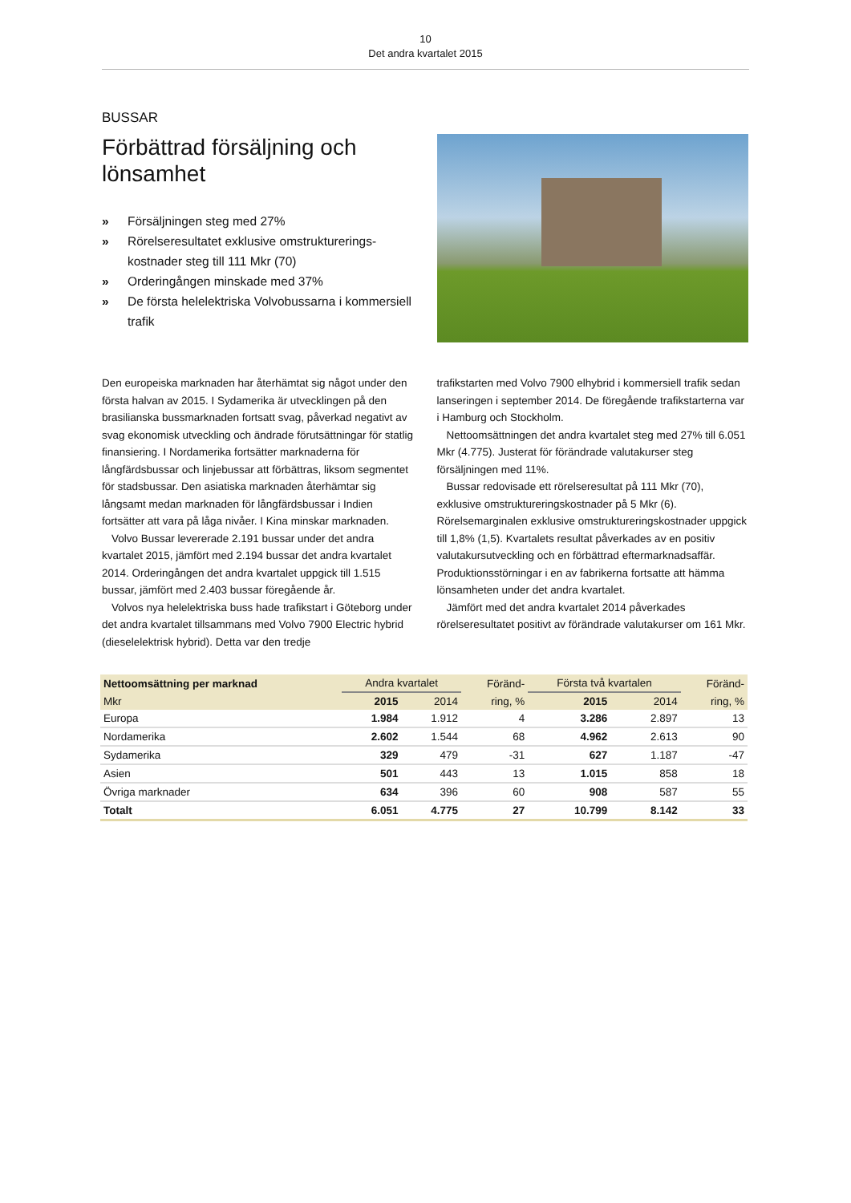10
Det andra kvartalet 2015
BUSSAR
Förbättrad försäljning och lönsamhet
» Försäljningen steg med 27%
» Rörelseresultatet exklusive omstrukturerings-kostnader steg till 111 Mkr (70)
» Orderingången minskade med 37%
» De första helelektriska Volvobussarna i kommersiell trafik
Den europeiska marknaden har återhämtat sig något under den första halvan av 2015. I Sydamerika är utvecklingen på den brasilianska bussmarknaden fortsatt svag, påverkad negativt av svag ekonomisk utveckling och ändrade förutsättningar för statlig finansiering. I Nordamerika fortsätter marknaderna för långfärdsbussar och linjebussar att förbättras, liksom segmentet för stadsbussar. Den asiatiska marknaden återhämtar sig långsamt medan marknaden för långfärdsbussar i Indien fortsätter att vara på låga nivåer. I Kina minskar marknaden.
Volvo Bussar levererade 2.191 bussar under det andra kvartalet 2015, jämfört med 2.194 bussar det andra kvartalet 2014. Orderingången det andra kvartalet uppgick till 1.515 bussar, jämfört med 2.403 bussar föregående år.
Volvos nya helelektriska buss hade trafikstart i Göteborg under det andra kvartalet tillsammans med Volvo 7900 Electric hybrid (dieselelektrisk hybrid). Detta var den tredje
trafikstarten med Volvo 7900 elhybrid i kommersiell trafik sedan lanseringen i september 2014. De föregående trafikstarterna var i Hamburg och Stockholm.
Nettoomsättningen det andra kvartalet steg med 27% till 6.051 Mkr (4.775). Justerat för förändrade valutakurser steg försäljningen med 11%.
Bussar redovisade ett rörelseresultat på 111 Mkr (70), exklusive omstruktureringskostnader på 5 Mkr (6). Rörelsemarginalen exklusive omstruktureringskostnader uppgick till 1,8% (1,5). Kvartalets resultat påverkades av en positiv valutakursutveckling och en förbättrad eftermarknadsaffär. Produktionsstörningar i en av fabrikerna fortsatte att hämma lönsamheten under det andra kvartalet.
Jämfört med det andra kvartalet 2014 påverkades rörelseresultatet positivt av förändrade valutakurser om 161 Mkr.
| Nettoomsättning per marknad | Andra kvartalet | | Föränd- | Första två kvartalen | | Föränd- |
| --- | --- | --- | --- | --- | --- | --- |
| Mkr | 2015 | 2014 | ring, % | 2015 | 2014 | ring, % |
| Europa | 1.984 | 1.912 | 4 | 3.286 | 2.897 | 13 |
| Nordamerika | 2.602 | 1.544 | 68 | 4.962 | 2.613 | 90 |
| Sydamerika | 329 | 479 | -31 | 627 | 1.187 | -47 |
| Asien | 501 | 443 | 13 | 1.015 | 858 | 18 |
| Övriga marknader | 634 | 396 | 60 | 908 | 587 | 55 |
| Totalt | 6.051 | 4.775 | 27 | 10.799 | 8.142 | 33 |